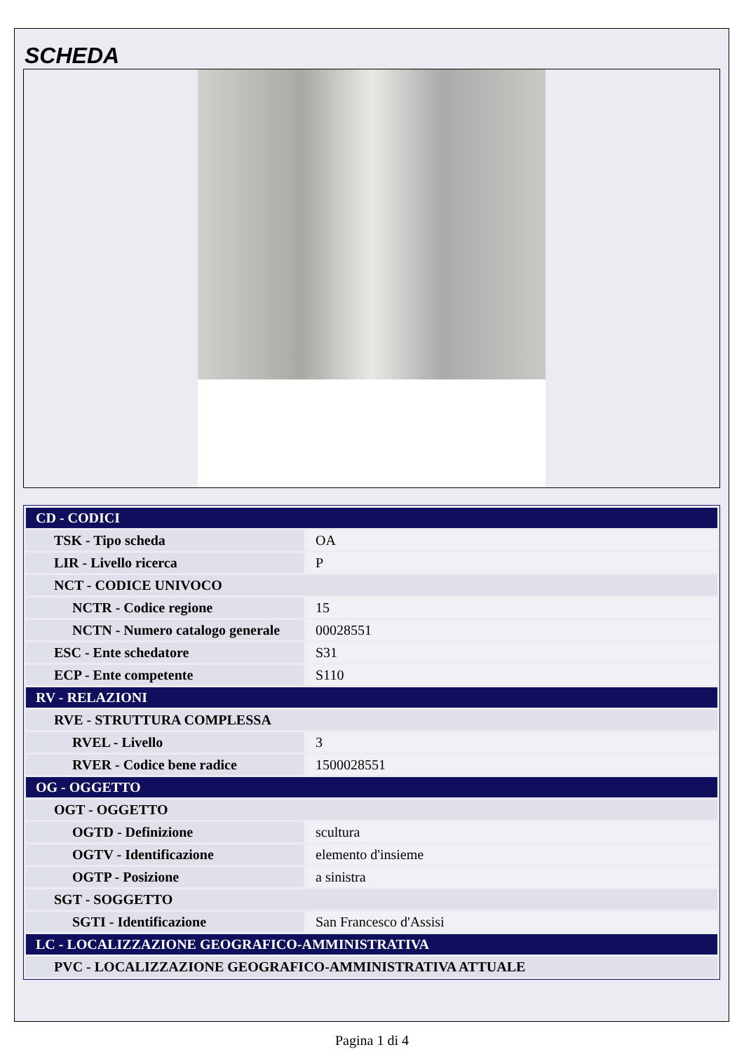SCHEDA
| CD - CODICI | |
| TSK - Tipo scheda | OA |
| LIR - Livello ricerca | P |
| NCT - CODICE UNIVOCO | |
| NCTR - Codice regione | 15 |
| NCTN - Numero catalogo generale | 00028551 |
| ESC - Ente schedatore | S31 |
| ECP - Ente competente | S110 |
| RV - RELAZIONI | |
| RVE - STRUTTURA COMPLESSA | |
| RVEL - Livello | 3 |
| RVER - Codice bene radice | 1500028551 |
| OG - OGGETTO | |
| OGT - OGGETTO | |
| OGTD - Definizione | scultura |
| OGTV - Identificazione | elemento d'insieme |
| OGTP - Posizione | a sinistra |
| SGT - SOGGETTO | |
| SGTI - Identificazione | San Francesco d'Assisi |
| LC - LOCALIZZAZIONE GEOGRAFICO-AMMINISTRATIVA | |
| PVC - LOCALIZZAZIONE GEOGRAFICO-AMMINISTRATIVA ATTUALE | |
Pagina 1 di 4